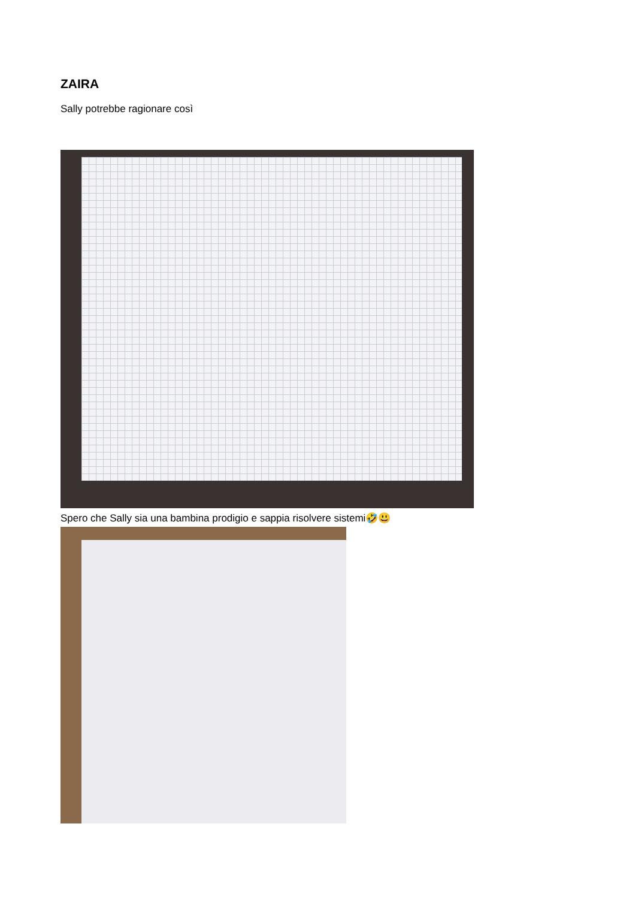ZAIRA
Sally potrebbe ragionare così
Spero che Sally sia una bambina prodigio e sappia risolvere sistemi🤣😃